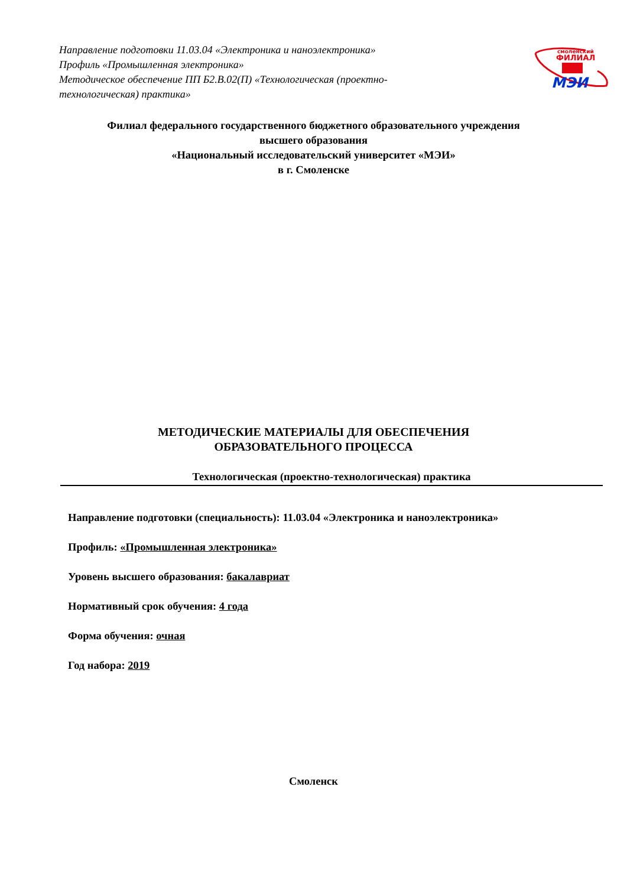Направление подготовки 11.03.04 «Электроника и наноэлектроника»
Профиль «Промышленная электроника»
Методическое обеспечение ПП Б2.В.02(П) «Технологическая (проектно-технологическая) практика»
смоленский
ФИЛИАЛ
МЭИ
Филиал федерального государственного бюджетного образовательного учреждения
высшего образования
«Национальный исследовательский университет «МЭИ»
в г. Смоленске
МЕТОДИЧЕСКИЕ МАТЕРИАЛЫ ДЛЯ ОБЕСПЕЧЕНИЯ
ОБРАЗОВАТЕЛЬНОГО ПРОЦЕССА
Технологическая (проектно-технологическая) практика
Направление подготовки (специальность): 11.03.04 «Электроника и наноэлектроника»
Профиль: «Промышленная электроника»
Уровень высшего образования: бакалавриат
Нормативный срок обучения: 4 года
Форма обучения: очная
Год набора: 2019
Смоленск